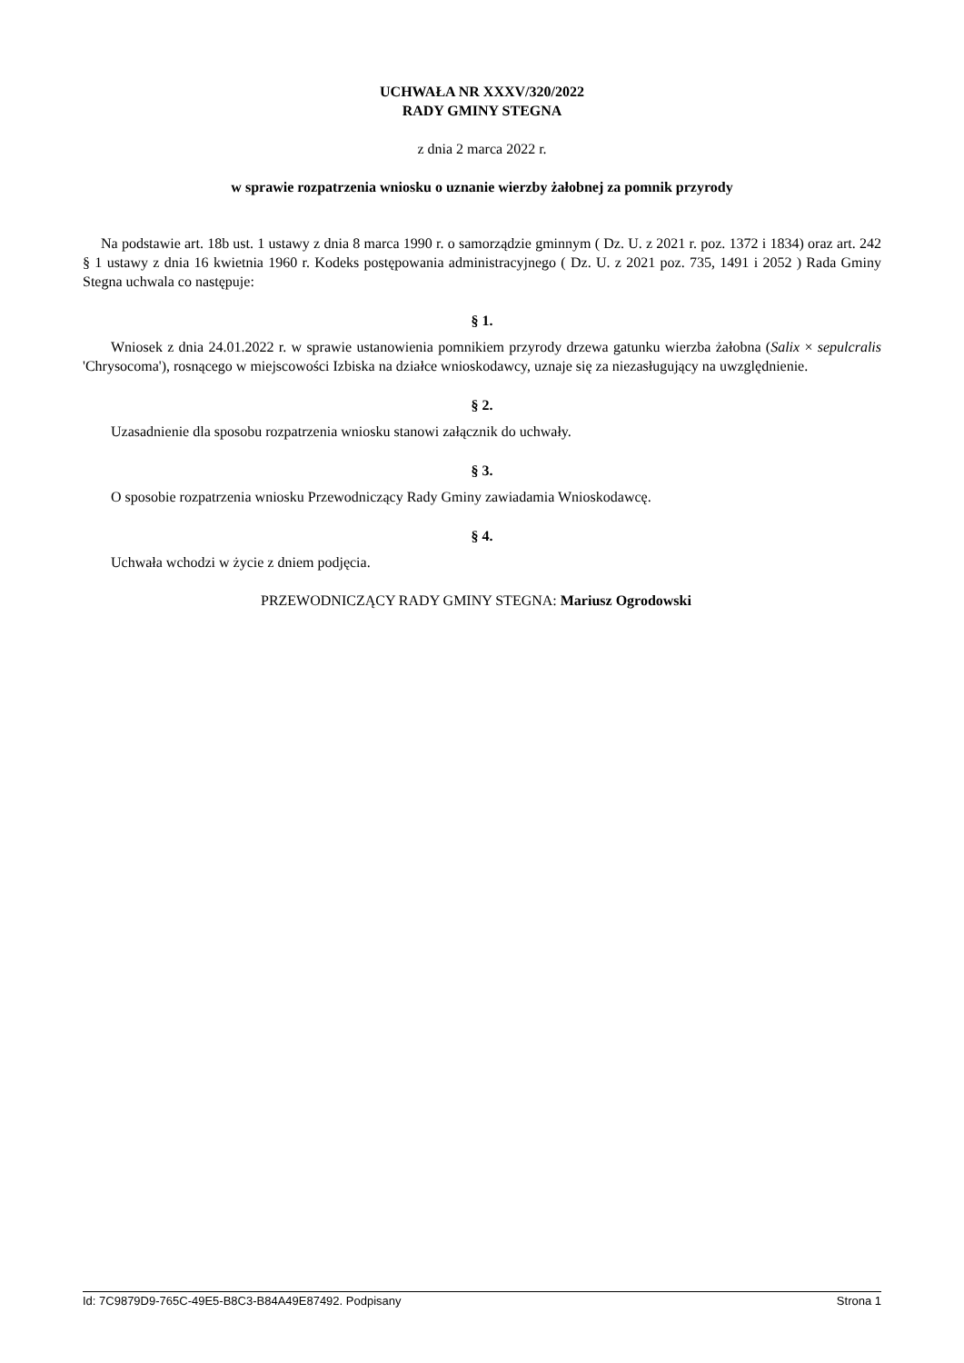UCHWAŁA NR XXXV/320/2022
RADY GMINY STEGNA
z dnia 2 marca 2022 r.
w sprawie rozpatrzenia wniosku o uznanie wierzby żałobnej za pomnik przyrody
Na podstawie art. 18b ust. 1 ustawy z dnia 8 marca 1990 r. o samorządzie gminnym ( Dz. U. z 2021 r. poz. 1372 i 1834) oraz art. 242 § 1 ustawy z dnia 16 kwietnia 1960 r. Kodeks postępowania administracyjnego ( Dz. U. z 2021 poz. 735, 1491 i 2052 ) Rada Gminy Stegna uchwala co następuje:
§ 1.
Wniosek z dnia 24.01.2022 r. w sprawie ustanowienia pomnikiem przyrody drzewa gatunku wierzba żałobna (Salix × sepulcralis 'Chrysocoma'), rosnącego w miejscowości Izbiska na działce wnioskodawcy, uznaje się za niezasługujący na uwzględnienie.
§ 2.
Uzasadnienie dla sposobu rozpatrzenia wniosku stanowi załącznik do uchwały.
§ 3.
O sposobie rozpatrzenia wniosku Przewodniczący Rady Gminy zawiadamia Wnioskodawcę.
§ 4.
Uchwała wchodzi w życie z dniem podjęcia.
PRZEWODNICZĄCY RADY GMINY STEGNA: Mariusz Ogrodowski
Id: 7C9879D9-765C-49E5-B8C3-B84A49E87492. Podpisany Strona 1